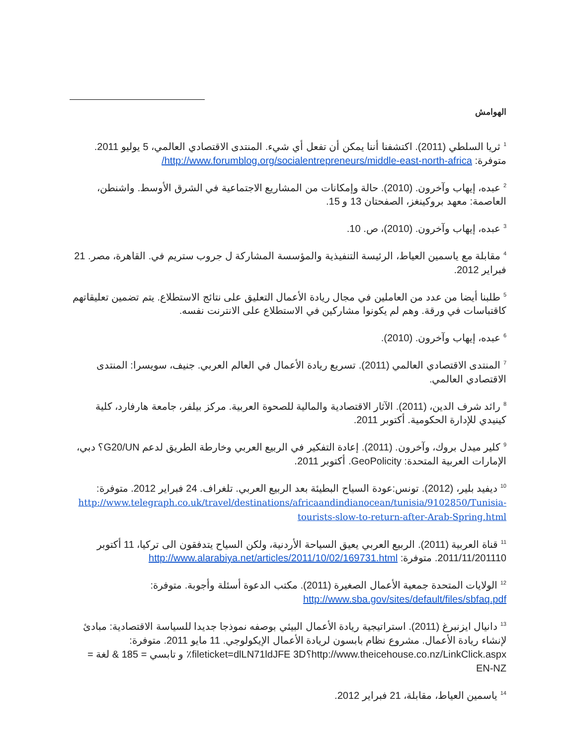الهوامش
<sup>1</sup> ثريا السلطي (2011). اكتشفنا أننا يمكن أن تفعل أي شيء. المنتدى الاقتصادي العالمي، 5 يوليو 2011. متوفرة: http://www.forumblog.org/socialentrepreneurs/middle-east-north-africa/
<sup>2</sup> عبده، إيهاب وآخرون. (2010). حالة وإمكانات من المشاريع الاجتماعية في الشرق الأوسط. واشنطن، العاصمة: معهد بروكينغز، الصفحتان 13 و 15.
<sup>3</sup> عبده، إيهاب وآخرون. (2010)، ص. 10.
<sup>4</sup> مقابلة مع ياسمين العياط، الرئيسة التنفيذية والمؤسسة المشاركة ل جروب ستريم في. القاهرة، مصر. 21 فبراير 2012.
<sup>5</sup> طلبنا أيضا من عدد من العاملين في مجال ريادة الأعمال التعليق على نتائج الاستطلاع. يتم تضمين تعليقاتهم كاقتباسات في ورقة. وهم لم يكونوا مشاركين في الاستطلاع على الانترنت نفسه.
<sup>6</sup> عبده، إيهاب وآخرون. (2010).
<sup>7</sup> المنتدى الاقتصادي العالمي (2011). تسريع ريادة الأعمال في العالم العربي. جنيف، سويسرا: المنتدى الاقتصادي العالمي.
<sup>8</sup> رائد شرف الدين، (2011). الآثار الاقتصادية والمالية للصحوة العربية. مركز بيلفر، جامعة هارفارد، كلية كينيدي للإدارة الحكومية. أكتوبر 2011.
<sup>9</sup> كلير ميدل بروك، وآخرون. (2011). إعادة التفكير في الربيع العربي وخارطة الطريق لدعم G20/UN؟ دبي، الإمارات العربية المتحدة: GeoPolicity. أكتوبر 2011.
<sup>10</sup> ديفيد بلير، (2012). تونس:عودة السياح البطيئة بعد الربيع العربي. تلغراف. 24 فبراير 2012. متوفرة: http://www.telegraph.co.uk/travel/destinations/africaandindianocean/tunisia/9102850/Tunisia-tourists-slow-to-return-after-Arab-Spring.html
<sup>11</sup> قناة العربية (2011). الربيع العربي يعيق السياحة الأردنية، ولكن السياح يتدفقون الى تركيا، 11 أكتوبر 2011/11/201110. متوفرة: http://www.alarabiya.net/articles/2011/10/02/169731.html
<sup>12</sup> الولايات المتحدة جمعية الأعمال الصغيرة (2011). مكتب الدعوة أسئلة وأجوبة. متوفرة: http://www.sba.gov/sites/default/files/sbfaq.pdf
<sup>13</sup> دانيال ايزنبرغ (2011). استراتيجية ريادة الأعمال البيئي بوصفه نموذجا جديدا للسياسة الاقتصادية: مبادئ لإنشاء ريادة الأعمال. مشروع نظام بابسون لريادة الأعمال الإيكولوجي. 11 مايو 2011. متوفرة: http://www.theicehouse.co.nz/LinkClick.aspx؟fileticket=dlLN71ldJFE 3D٪ و تابسي = 185 & لغة = EN-NZ
<sup>14</sup> ياسمين العياط، مقابلة، 21 فبراير 2012.